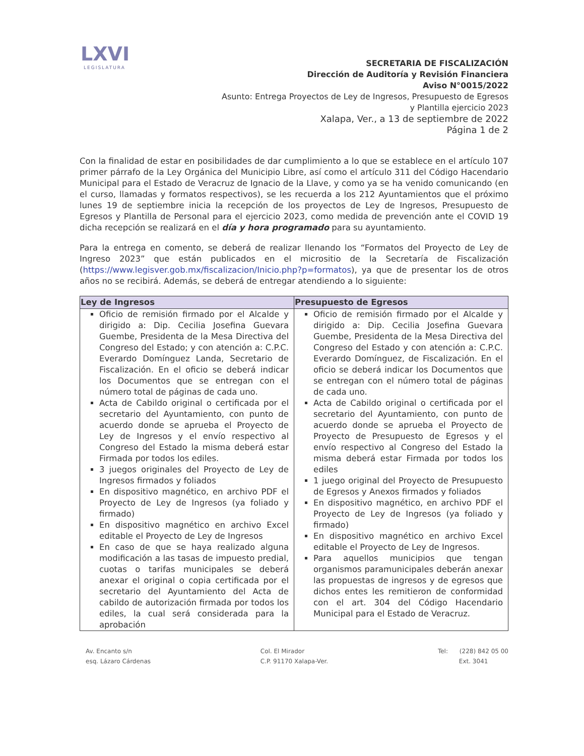LXVI
LEGISLATURA
SECRETARIA DE FISCALIZACIÓN
Dirección de Auditoría y Revisión Financiera
Aviso N°0015/2022
Asunto: Entrega Proyectos de Ley de Ingresos, Presupuesto de Egresos y Plantilla ejercicio 2023
Xalapa, Ver., a 13 de septiembre de 2022
Página 1 de 2
Con la finalidad de estar en posibilidades de dar cumplimiento a lo que se establece en el artículo 107 primer párrafo de la Ley Orgánica del Municipio Libre, así como el artículo 311 del Código Hacendario Municipal para el Estado de Veracruz de Ignacio de la Llave, y como ya se ha venido comunicando (en el curso, llamadas y formatos respectivos), se les recuerda a los 212 Ayuntamientos que el próximo lunes 19 de septiembre inicia la recepción de los proyectos de Ley de Ingresos, Presupuesto de Egresos y Plantilla de Personal para el ejercicio 2023, como medida de prevención ante el COVID 19 dicha recepción se realizará en el día y hora programado para su ayuntamiento.
Para la entrega en comento, se deberá de realizar llenando los “Formatos del Proyecto de Ley de Ingreso 2023” que están publicados en el micrositio de la Secretaría de Fiscalización (https://www.legisver.gob.mx/fiscalizacion/Inicio.php?p=formatos), ya que de presentar los de otros años no se recibirá. Además, se deberá de entregar atendiendo a lo siguiente:
| Ley de Ingresos | Presupuesto de Egresos |
| --- | --- |
| Oficio de remisión firmado por el Alcalde y dirigido a: Dip. Cecilia Josefina Guevara Guembe, Presidenta de la Mesa Directiva del Congreso del Estado; y con atención a: C.P.C. Everardo Domínguez Landa, Secretario de Fiscalización. En el oficio se deberá indicar los Documentos que se entregan con el número total de páginas de cada uno. Acta de Cabildo original o certificada por el secretario del Ayuntamiento, con punto de acuerdo donde se aprueba el Proyecto de Ley de Ingresos y el envío respectivo al Congreso del Estado la misma deberá estar Firmada por todos los ediles. 3 juegos originales del Proyecto de Ley de Ingresos firmados y foliados En dispositivo magnético, en archivo PDF el Proyecto de Ley de Ingresos (ya foliado y firmado) En dispositivo magnético en archivo Excel editable el Proyecto de Ley de Ingresos En caso de que se haya realizado alguna modificación a las tasas de impuesto predial, cuotas o tarifas municipales se deberá anexar el original o copia certificada por el secretario del Ayuntamiento del Acta de cabildo de autorización firmada por todos los ediles, la cual será considerada para la aprobación | Oficio de remisión firmado por el Alcalde y dirigido a: Dip. Cecilia Josefina Guevara Guembe, Presidenta de la Mesa Directiva del Congreso del Estado y con atención a: C.P.C. Everardo Domínguez, de Fiscalización. En el oficio se deberá indicar los Documentos que se entregan con el número total de páginas de cada uno. Acta de Cabildo original o certificada por el secretario del Ayuntamiento, con punto de acuerdo donde se aprueba el Proyecto de Proyecto de Presupuesto de Egresos y el envío respectivo al Congreso del Estado la misma deberá estar Firmada por todos los ediles 1 juego original del Proyecto de Presupuesto de Egresos y Anexos firmados y foliados En dispositivo magnético, en archivo PDF el Proyecto de Ley de Ingresos (ya foliado y firmado) En dispositivo magnético en archivo Excel editable el Proyecto de Ley de Ingresos. Para aquellos municipios que tengan organismos paramunicipales deberán anexar las propuestas de ingresos y de egresos que dichos entes les remitieron de conformidad con el art. 304 del Código Hacendario Municipal para el Estado de Veracruz. |
Av. Encanto s/n
esq. Lázaro Cárdenas
Col. El Mirador
C.P. 91170 Xalapa-Ver.
Tel: (228) 842 05 00
Ext. 3041